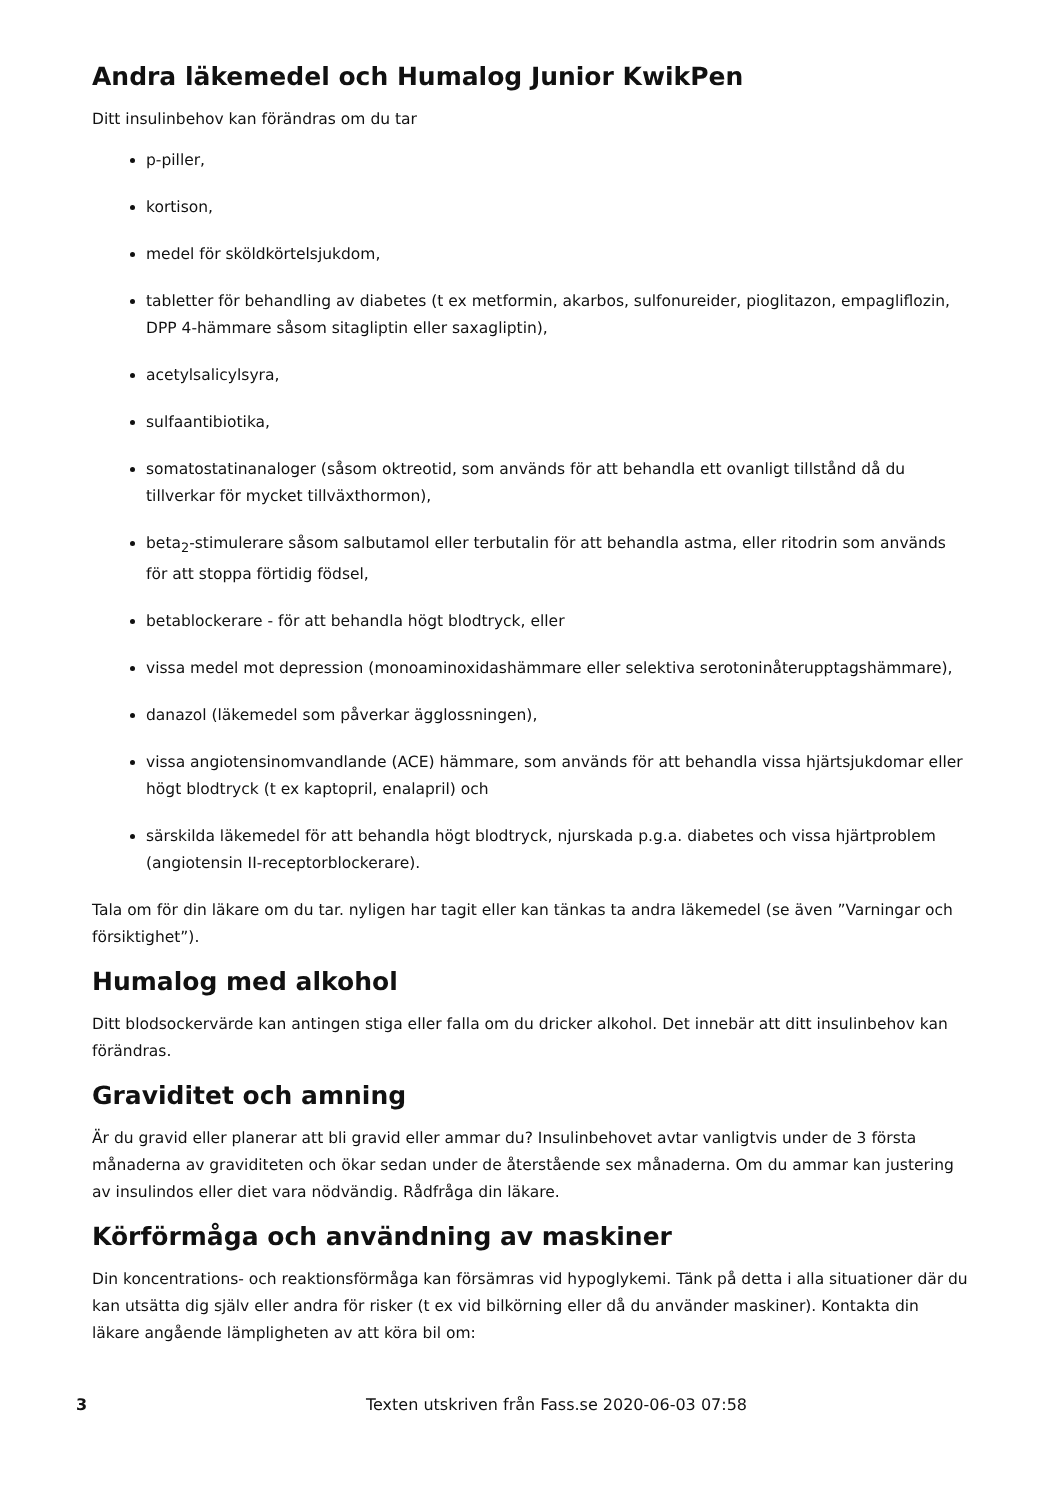Andra läkemedel och Humalog Junior KwikPen
Ditt insulinbehov kan förändras om du tar
p-piller,
kortison,
medel för sköldkörtelsjukdom,
tabletter för behandling av diabetes (t ex metformin, akarbos, sulfonureider, pioglitazon, empagliflozin, DPP 4-hämmare såsom sitagliptin eller saxagliptin),
acetylsalicylsyra,
sulfaantibiotika,
somatostatinanaloger (såsom oktreotid, som används för att behandla ett ovanligt tillstånd då du tillverkar för mycket tillväxthormon),
beta<sub>2</sub>-stimulerare såsom salbutamol eller terbutalin för att behandla astma, eller ritodrin som används för att stoppa förtidig födsel,
betablockerare - för att behandla högt blodtryck, eller
vissa medel mot depression (monoaminoxidashämmare eller selektiva serotoninåterupptagshämmare),
danazol (läkemedel som påverkar ägglossningen),
vissa angiotensinomvandlande (ACE) hämmare, som används för att behandla vissa hjärtsjukdomar eller högt blodtryck (t ex kaptopril, enalapril) och
särskilda läkemedel för att behandla högt blodtryck, njurskada p.g.a. diabetes och vissa hjärtproblem (angiotensin II-receptorblockerare).
Tala om för din läkare om du tar. nyligen har tagit eller kan tänkas ta andra läkemedel (se även ”Varningar och försiktighet”).
Humalog med alkohol
Ditt blodsockervärde kan antingen stiga eller falla om du dricker alkohol. Det innebär att ditt insulinbehov kan förändras.
Graviditet och amning
Är du gravid eller planerar att bli gravid eller ammar du? Insulinbehovet avtar vanligtvis under de 3 första månaderna av graviditeten och ökar sedan under de återstående sex månaderna. Om du ammar kan justering av insulindos eller diet vara nödvändig. Rådfråga din läkare.
Körförmåga och användning av maskiner
Din koncentrations- och reaktionsförmåga kan försämras vid hypoglykemi. Tänk på detta i alla situationer där du kan utsätta dig själv eller andra för risker (t ex vid bilkörning eller då du använder maskiner). Kontakta din läkare angående lämpligheten av att köra bil om:
3 Texten utskriven från Fass.se 2020-06-03 07:58